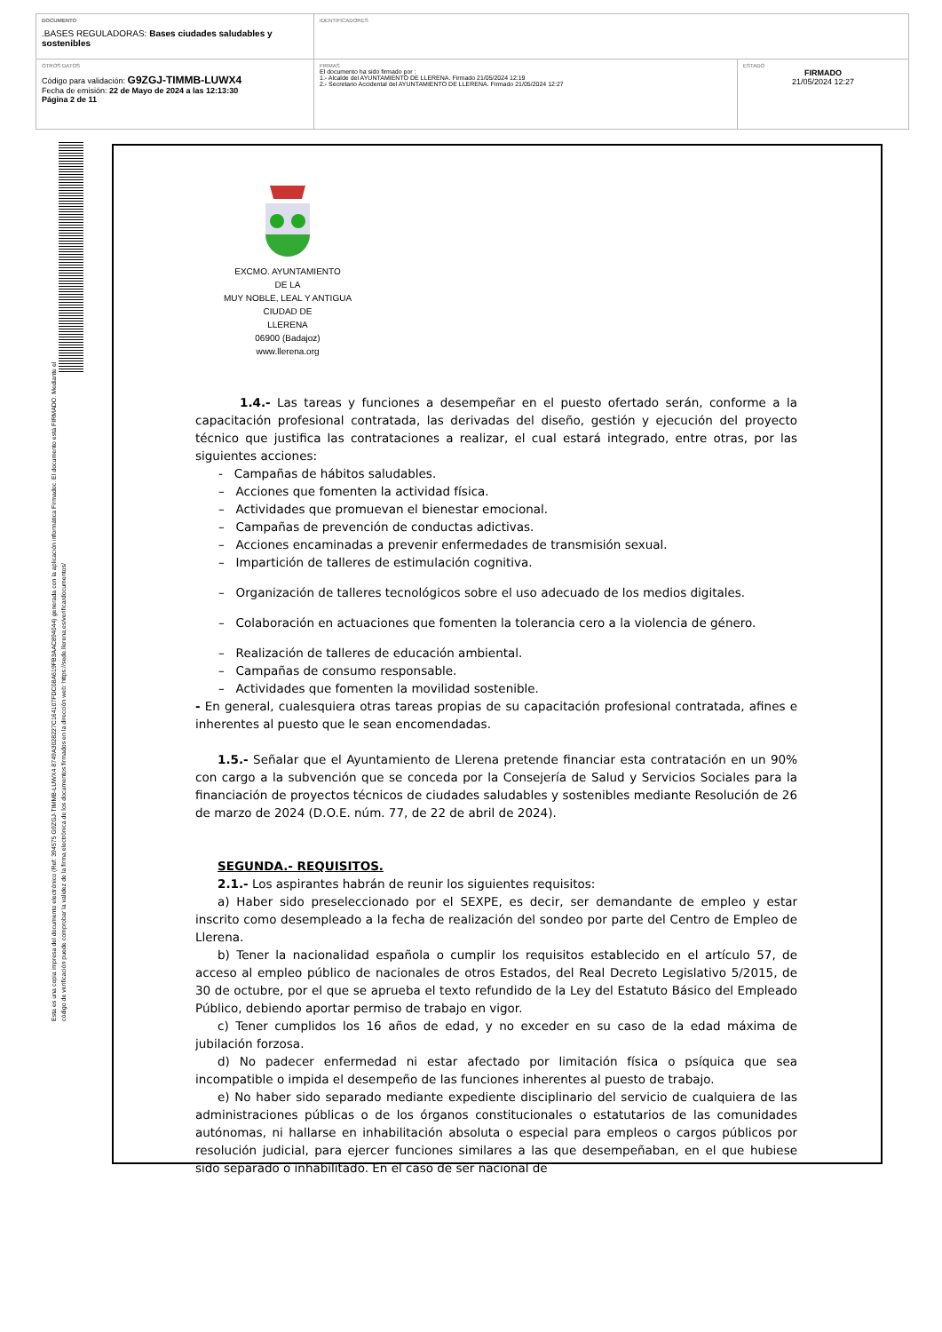| DOCUMENTO .BASES REGULADORAS: Bases ciudades saludables y sostenibles | IDENTIFICADORES | |
| OTROS DATOS Código para validación: G9ZGJ-TIMMB-LUWX4 Fecha de emisión: 22 de Mayo de 2024 a las 12:13:30 Página 2 de 11 | FIRMAS El documento ha sido firmado por : 1.- Alcalde del AYUNTAMIENTO DE LLERENA. Firmado 21/05/2024 12:19 2.- Secretario Accidental del AYUNTAMIENTO DE LLERENA. Firmado 21/05/2024 12:27 | ESTADO FIRMADO 21/05/2024 12:27 |
Esta es una copia impresa del documento electrónico (Ref: 394575 G9ZGJ-TIMMB-LUWX4 8749A3028227C164107FDC08A619FB3AAC894044) generada con la aplicación informática Firmadoc. El documento está FIRMADO. Mediante el código de verificación puede comprobar la validez de la firma electrónica de los documentos firmados en la dirección web: https://sede.llerena.es/verificardocumentos/
EXCMO. AYUNTAMIENTO
DE LA
MUY NOBLE, LEAL Y ANTIGUA
CIUDAD DE
LLERENA
06900 (Badajoz)
www.llerena.org
1.4.- Las tareas y funciones a desempeñar en el puesto ofertado serán, conforme a la capacitación profesional contratada, las derivadas del diseño, gestión y ejecución del proyecto técnico que justifica las contrataciones a realizar, el cual estará integrado, entre otras, por las siguientes acciones:
- Campañas de hábitos saludables.
– Acciones que fomenten la actividad física.
– Actividades que promuevan el bienestar emocional.
– Campañas de prevención de conductas adictivas.
– Acciones encaminadas a prevenir enfermedades de transmisión sexual.
– Impartición de talleres de estimulación cognitiva.
– Organización de talleres tecnológicos sobre el uso adecuado de los medios digitales.
– Colaboración en actuaciones que fomenten la tolerancia cero a la violencia de género.
– Realización de talleres de educación ambiental.
– Campañas de consumo responsable.
– Actividades que fomenten la movilidad sostenible.
- En general, cualesquiera otras tareas propias de su capacitación profesional contratada, afines e inherentes al puesto que le sean encomendadas.
1.5.- Señalar que el Ayuntamiento de Llerena pretende financiar esta contratación en un 90% con cargo a la subvención que se conceda por la Consejería de Salud y Servicios Sociales para la financiación de proyectos técnicos de ciudades saludables y sostenibles mediante Resolución de 26 de marzo de 2024 (D.O.E. núm. 77, de 22 de abril de 2024).
SEGUNDA.- REQUISITOS.
2.1.- Los aspirantes habrán de reunir los siguientes requisitos:
a) Haber sido preseleccionado por el SEXPE, es decir, ser demandante de empleo y estar inscrito como desempleado a la fecha de realización del sondeo por parte del Centro de Empleo de Llerena.
b) Tener la nacionalidad española o cumplir los requisitos establecido en el artículo 57, de acceso al empleo público de nacionales de otros Estados, del Real Decreto Legislativo 5/2015, de 30 de octubre, por el que se aprueba el texto refundido de la Ley del Estatuto Básico del Empleado Público, debiendo aportar permiso de trabajo en vigor.
c) Tener cumplidos los 16 años de edad, y no exceder en su caso de la edad máxima de jubilación forzosa.
d) No padecer enfermedad ni estar afectado por limitación física o psíquica que sea incompatible o impida el desempeño de las funciones inherentes al puesto de trabajo.
e) No haber sido separado mediante expediente disciplinario del servicio de cualquiera de las administraciones públicas o de los órganos constitucionales o estatutarios de las comunidades autónomas, ni hallarse en inhabilitación absoluta o especial para empleos o cargos públicos por resolución judicial, para ejercer funciones similares a las que desempeñaban, en el que hubiese sido separado o inhabilitado. En el caso de ser nacional de